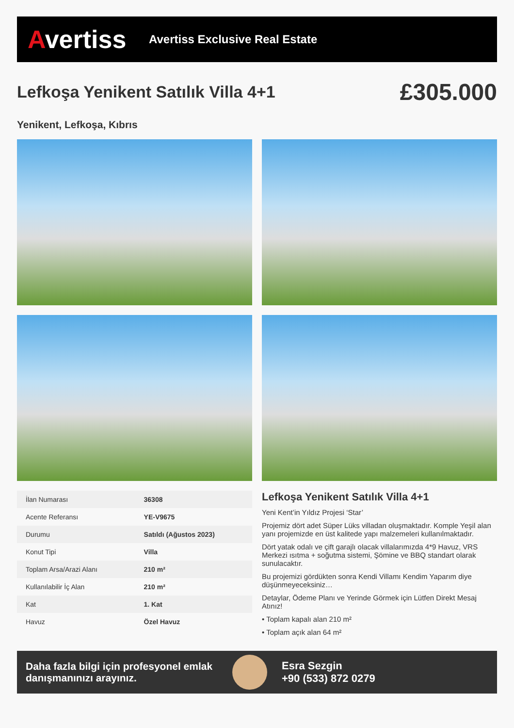Avertiss
Avertiss Exclusive Real Estate
Lefkoşa Yenikent Satılık Villa 4+1
£305.000
Yenikent, Lefkoşa, Kıbrıs
| İlan Numarası | 36308 |
| Acente Referansı | YE-V9675 |
| Durumu | Satıldı (Ağustos 2023) |
| Konut Tipi | Villa |
| Toplam Arsa/Arazi Alanı | 210 m² |
| Kullanılabilir İç Alan | 210 m² |
| Kat | 1. Kat |
| Havuz | Özel Havuz |
Lefkoşa Yenikent Satılık Villa 4+1
Yeni Kent’in Yıldız Projesi ‘Star’
Projemiz dört adet Süper Lüks villadan oluşmaktadır. Komple Yeşil alan yanı projemizde en üst kalitede yapı malzemeleri kullanılmaktadır.
Dört yatak odalı ve çift garajlı olacak villalarımızda 4*9 Havuz, VRS Merkezi ısıtma + soğutma sistemi, Şömine ve BBQ standart olarak sunulacaktır.
Bu projemizi gördükten sonra Kendi Villamı Kendim Yaparım diye düşünmeyeceksiniz…
Detaylar, Ödeme Planı ve Yerinde Görmek için Lütfen Direkt Mesaj Atınız!
• Toplam kapalı alan 210 m²
• Toplam açık alan 64 m²
Daha fazla bilgi için profesyonel emlak danışmanınızı arayınız.
Esra Sezgin
+90 (533) 872 0279